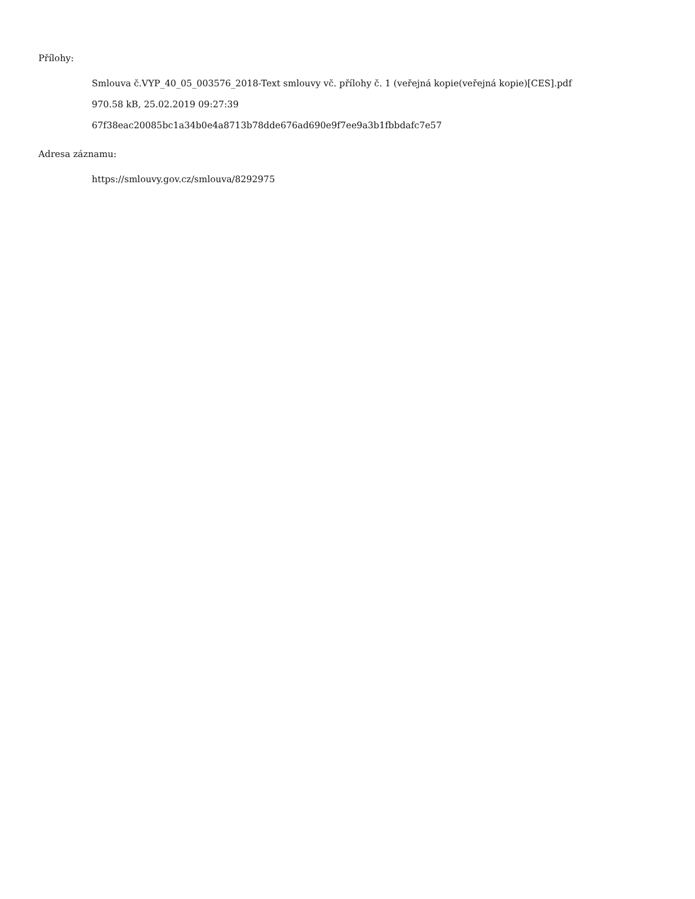Přílohy:
Smlouva č.VYP_40_05_003576_2018-Text smlouvy vč. přílohy č. 1 (veřejná kopie(veřejná kopie)[CES].pdf
970.58 kB, 25.02.2019 09:27:39
67f38eac20085bc1a34b0e4a8713b78dde676ad690e9f7ee9a3b1fbbdafc7e57
Adresa záznamu:
https://smlouvy.gov.cz/smlouva/8292975